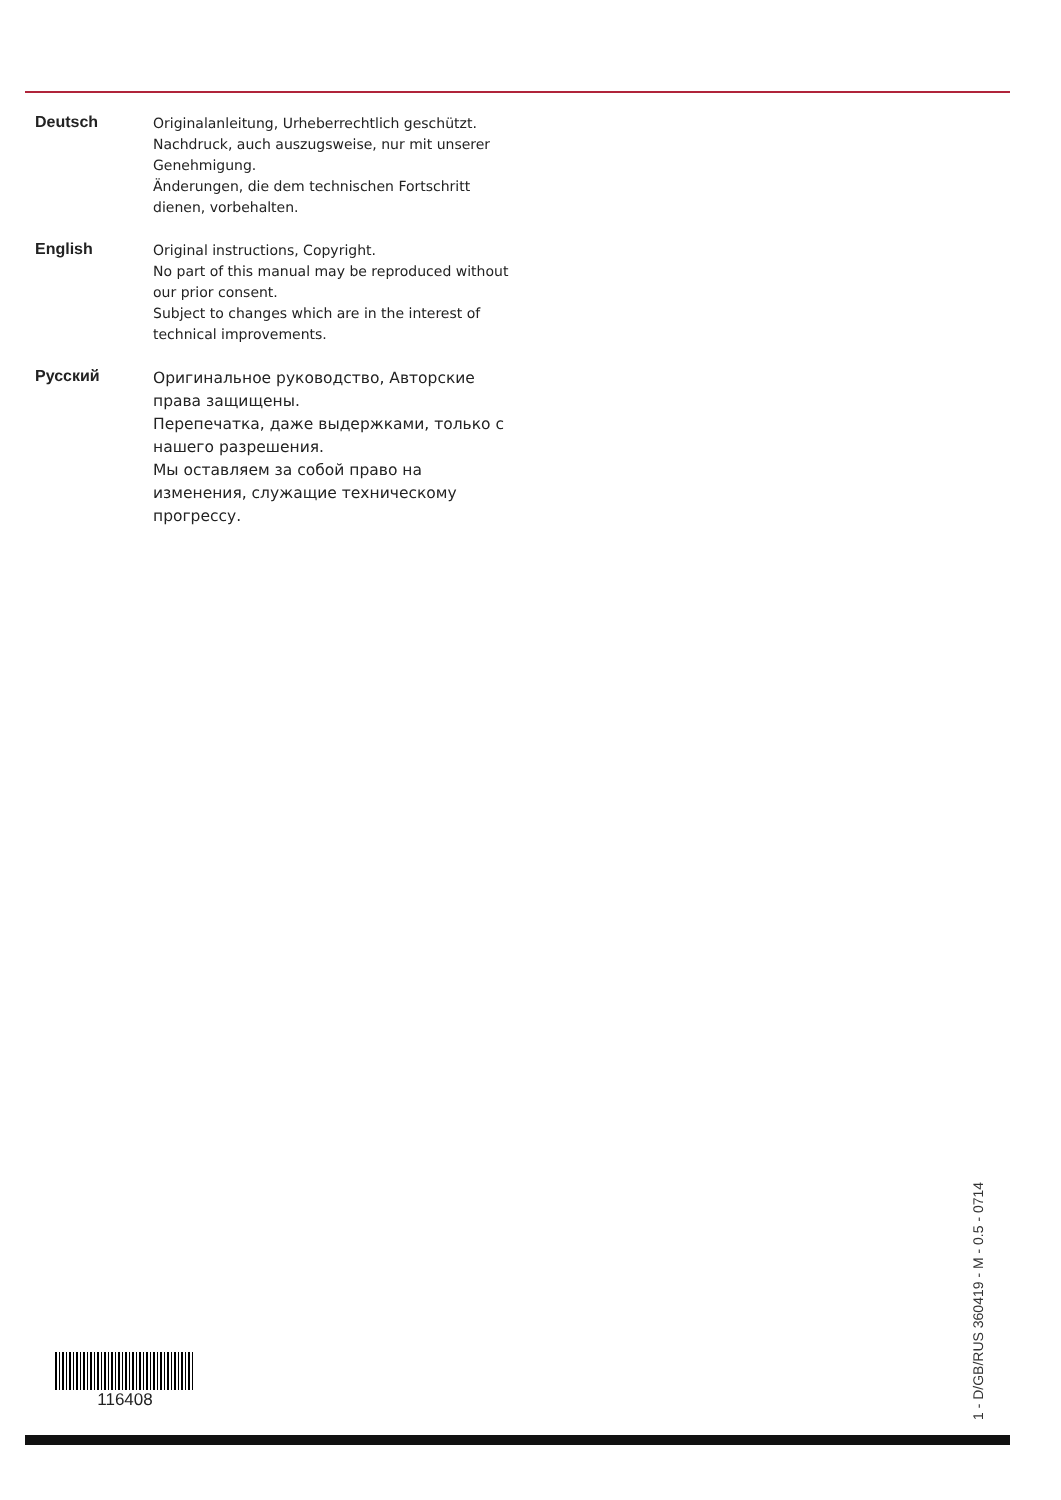Deutsch
Originalanleitung, Urheberrechtlich geschützt.
Nachdruck, auch auszugsweise, nur mit unserer Genehmigung.
Änderungen, die dem technischen Fortschritt dienen, vorbehalten.
English
Original instructions, Copyright.
No part of this manual may be reproduced without our prior consent.
Subject to changes which are in the interest of technical improvements.
Русский
Оригинальное руководство, Авторские права защищены.
Перепечатка, даже выдержками, только с нашего разрешения.
Мы оставляем за собой право на изменения, служащие техническому прогрессу.
116408
1 - D/GB/RUS 360419 - M - 0.5 - 0714